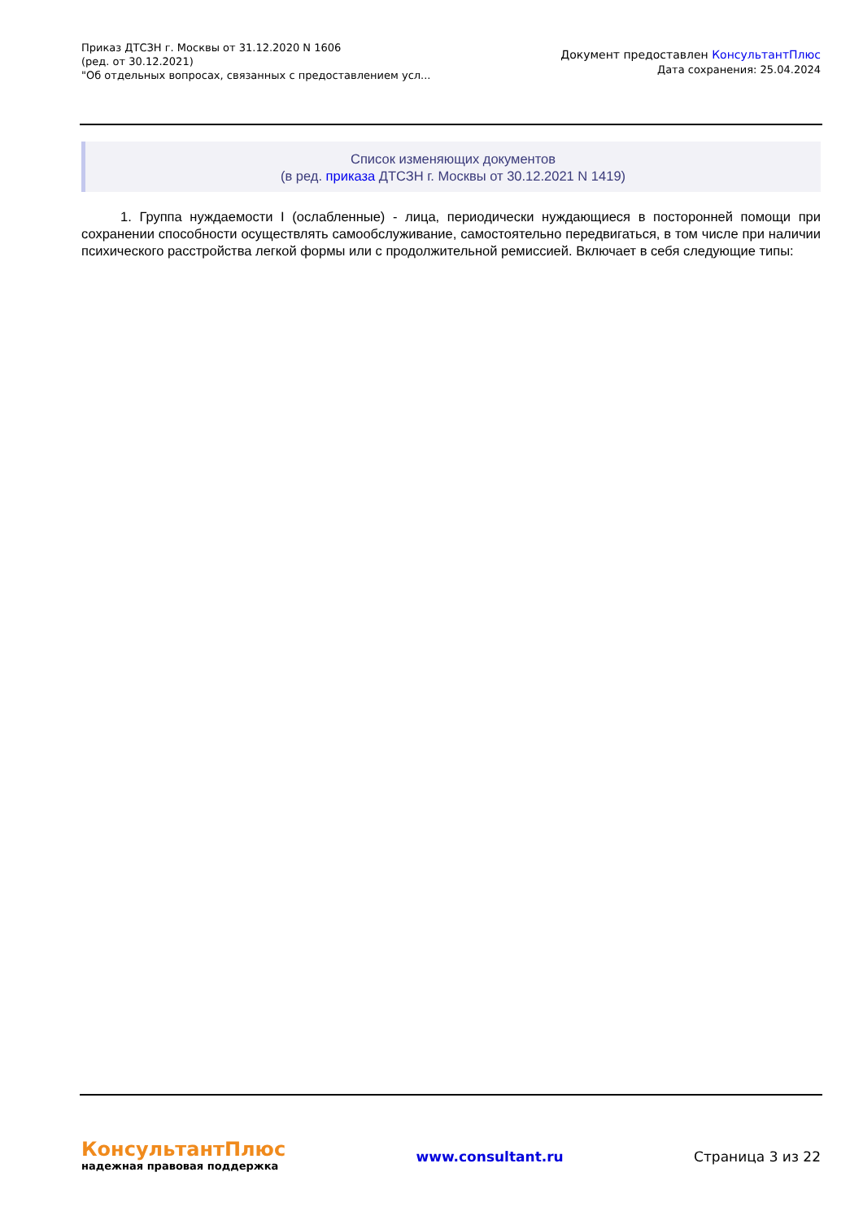Приказ ДТСЗН г. Москвы от 31.12.2020 N 1606
(ред. от 30.12.2021)
"Об отдельных вопросах, связанных с предоставлением усл...
Документ предоставлен КонсультантПлюс
Дата сохранения: 25.04.2024
Список изменяющих документов
(в ред. приказа ДТСЗН г. Москвы от 30.12.2021 N 1419)
1. Группа нуждаемости I (ослабленные) - лица, периодически нуждающиеся в посторонней помощи при сохранении способности осуществлять самообслуживание, самостоятельно передвигаться, в том числе при наличии психического расстройства легкой формы или с продолжительной ремиссией. Включает в себя следующие типы:
КонсультантПлюс
надежная правовая поддержка
www.consultant.ru Страница 3 из 22